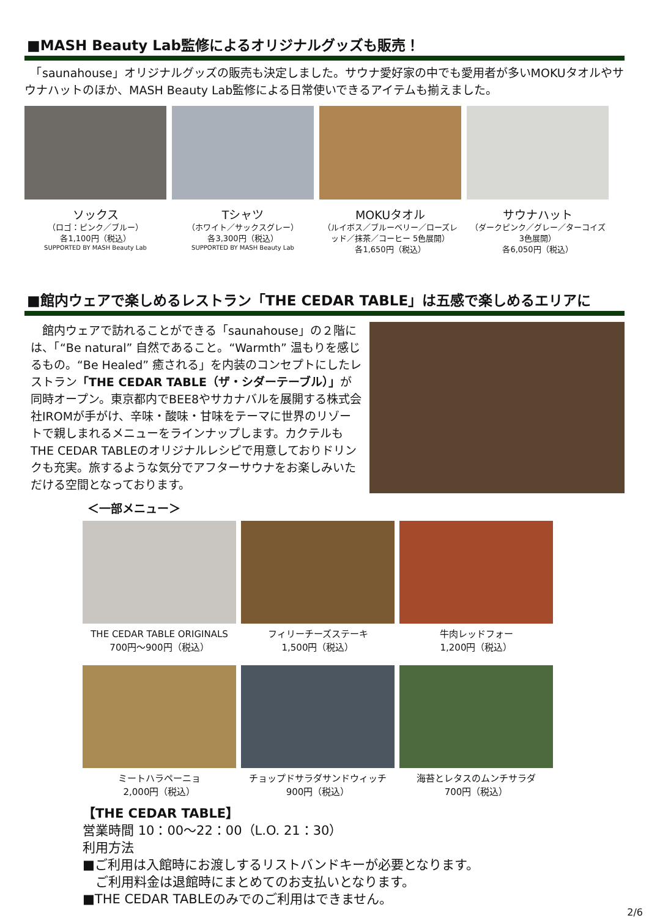■MASH Beauty Lab監修によるオリジナルグッズも販売！
　「saunahouse」オリジナルグッズの販売も決定しました。サウナ愛好家の中でも愛用者が多いMOKUタオルやサウナハットのほか、MASH Beauty Lab監修による日常使いできるアイテムも揃えました。
ソックス
（ロゴ：ピンク／ブルー）
各1,100円（税込）
SUPPORTED BY MASH Beauty Lab
Tシャツ
（ホワイト／サックスグレー）
各3,300円（税込）
SUPPORTED BY MASH Beauty Lab
MOKUタオル
（ルイボス／ブルーベリー／ローズレッド／抹茶／コーヒー 5色展開）
各1,650円（税込）
サウナハット
（ダークピンク／グレー／ターコイズ 3色展開）
各6,050円（税込）
■館内ウェアで楽しめるレストラン「THE CEDAR TABLE」は五感で楽しめるエリアに
　館内ウェアで訪れることができる「saunahouse」の２階には、「“Be natural” 自然であること。“Warmth” 温もりを感じるもの。“Be Healed” 癒される」を内装のコンセプトにしたレストラン「THE CEDAR TABLE（ザ・シダーテーブル）」が同時オープン。東京都内でBEE8やサカナバルを展開する株式会社IROMが手がけ、辛味・酸味・甘味をテーマに世界のリゾートで親しまれるメニューをラインナップします。カクテルもTHE CEDAR TABLEのオリジナルレシピで用意しておりドリンクも充実。旅するような気分でアフターサウナをお楽しみいただける空間となっております。
＜一部メニュー＞
THE CEDAR TABLE ORIGINALS
700円～900円（税込）
フィリーチーズステーキ
1,500円（税込）
牛肉レッドフォー
1,200円（税込）
ミートハラペーニョ
2,000円（税込）
チョップドサラダサンドウィッチ
900円（税込）
海苔とレタスのムンチサラダ
700円（税込）
【THE CEDAR TABLE】
営業時間 10：00～22：00（L.O. 21：30）
利用方法
■ご利用は入館時にお渡しするリストバンドキーが必要となります。
　ご利用料金は退館時にまとめてのお支払いとなります。
■THE CEDAR TABLEのみでのご利用はできません。
2/6